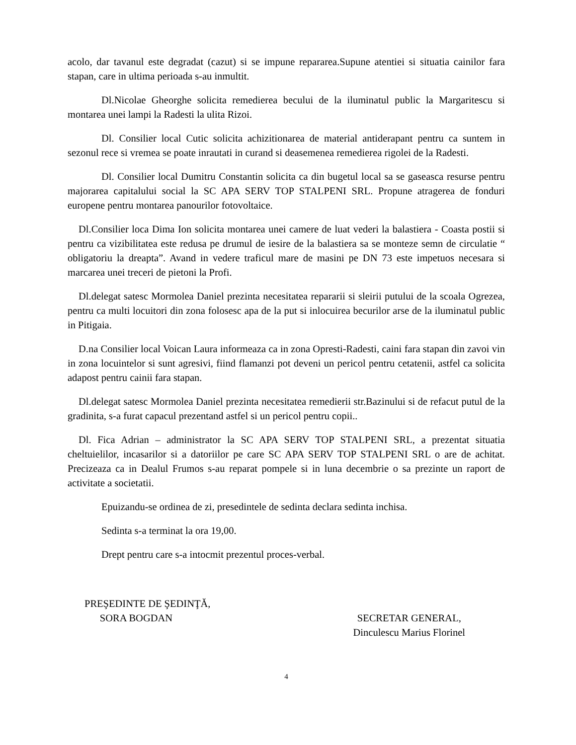acolo, dar tavanul este degradat (cazut) si se impune repararea.Supune atentiei si situatia cainilor fara stapan, care in ultima perioada s-au inmultit.
Dl.Nicolae Gheorghe solicita remedierea becului de la iluminatul public la Margaritescu si montarea unei lampi la Radesti la ulita Rizoi.
Dl. Consilier local Cutic solicita achizitionarea de material antiderapant pentru ca suntem in sezonul rece si vremea se poate inrautati in curand si deasemenea remedierea rigolei de la Radesti.
Dl. Consilier local Dumitru Constantin solicita ca din bugetul local sa se gaseasca resurse pentru majorarea capitalului social la SC APA SERV TOP STALPENI SRL. Propune atragerea de fonduri europene pentru montarea panourilor fotovoltaice.
Dl.Consilier loca Dima Ion solicita montarea unei camere de luat vederi la balastiera - Coasta postii si pentru ca vizibilitatea este redusa pe drumul de iesire de la balastiera sa se monteze semn de circulatie “ obligatoriu la dreapta”. Avand in vedere traficul mare de masini pe DN 73 este impetuos necesara si marcarea unei treceri de pietoni la Profi.
Dl.delegat satesc Mormolea Daniel prezinta necesitatea repararii si sleirii putului de la scoala Ogrezea, pentru ca multi locuitori din zona folosesc apa de la put si inlocuirea becurilor arse de la iluminatul public in Pitigaia.
D.na Consilier local Voican Laura informeaza ca in zona Opresti-Radesti, caini fara stapan din zavoi vin in zona locuintelor si sunt agresivi, fiind flamanzi pot deveni un pericol pentru cetatenii, astfel ca solicita adapost pentru cainii fara stapan.
Dl.delegat satesc Mormolea Daniel prezinta necesitatea remedierii str.Bazinului si de refacut putul de la gradinita, s-a furat capacul prezentand astfel si un pericol pentru copii..
Dl. Fica Adrian – administrator la SC APA SERV TOP STALPENI SRL, a prezentat situatia cheltuielilor, incasarilor si a datoriilor pe care SC APA SERV TOP STALPENI SRL o are de achitat. Precizeaza ca in Dealul Frumos s-au reparat pompele si in luna decembrie o sa prezinte un raport de activitate a societatii.
Epuizandu-se ordinea de zi, presedintele de sedinta declara sedinta inchisa.
Sedinta s-a terminat la ora 19,00.
Drept pentru care s-a intocmit prezentul proces-verbal.
PREŞEDINTE DE ŞEDINŢĂ,
SORA BOGDAN
SECRETAR GENERAL,
Dinculescu Marius Florinel
4